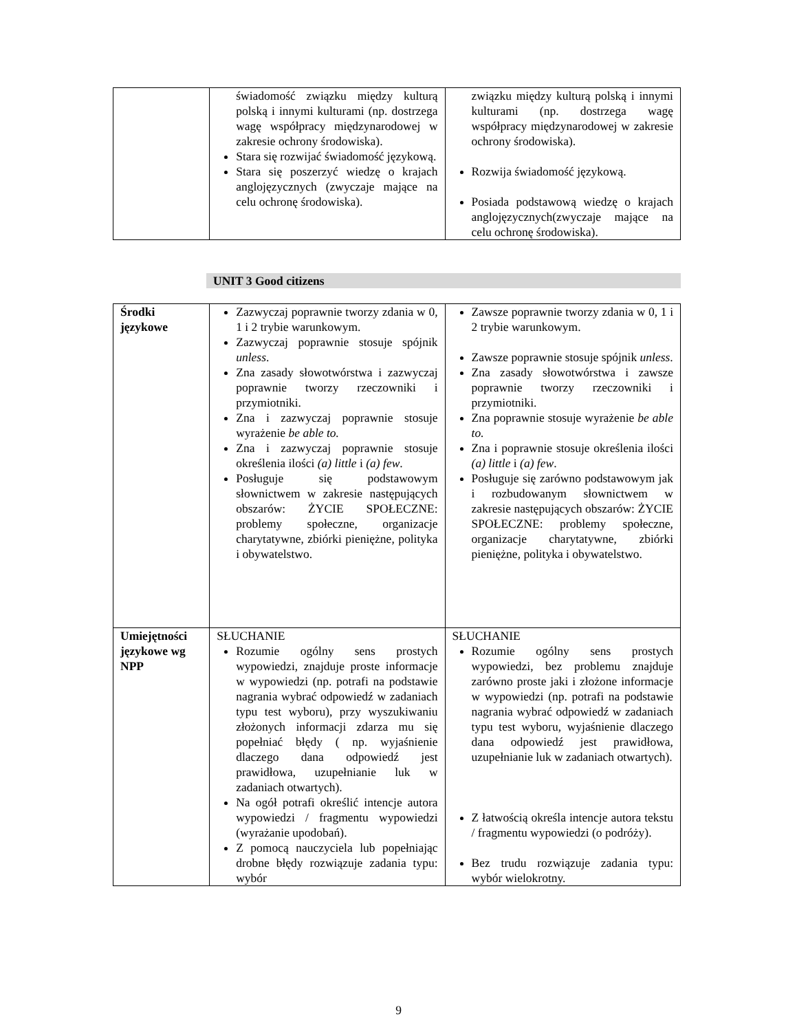| | świadomość związku między kulturą polską i innymi kulturami (np. dostrzega wagę współpracy międzynarodowej w zakresie ochrony środowiska). Stara się rozwijać świadomość językową. Stara się poszerzyć wiedzę o krajach anglojęzycznych (zwyczaje mające na celu ochronę środowiska). | związku między kulturą polską i innymi kulturami (np. dostrzega wagę współpracy międzynarodowej w zakresie ochrony środowiska). Rozwija świadomość językową. Posiada podstawową wiedzę o krajach anglojęzycznych(zwyczaje mające na celu ochronę środowiska). |
UNIT 3 Good citizens
| Środki językowe | Zazwyczaj poprawnie tworzy zdania w 0, 1 i 2 trybie warunkowym. Zazwyczaj poprawnie stosuje spójnik unless . Zna zasady słowotwórstwa i zazwyczaj poprawnie tworzy rzeczowniki i przymiotniki. Zna i zazwyczaj poprawnie stosuje wyrażenie be able to. Zna i zazwyczaj poprawnie stosuje określenia ilości (a) little i (a) few . Posługuje się podstawowym słownictwem w zakresie następujących obszarów: ŻYCIE SPOŁECZNE: problemy społeczne, organizacje charytatywne, zbiórki pieniężne, polityka i obywatelstwo. | Zawsze poprawnie tworzy zdania w 0, 1 i 2 trybie warunkowym. Zawsze poprawnie stosuje spójnik unless . Zna zasady słowotwórstwa i zawsze poprawnie tworzy rzeczowniki i przymiotniki. Zna poprawnie stosuje wyrażenie be able to. Zna i poprawnie stosuje określenia ilości (a) little i (a) few . Posługuje się zarówno podstawowym jak i rozbudowanym słownictwem w zakresie następujących obszarów: ŻYCIE SPOŁECZNE: problemy społeczne, organizacje charytatywne, zbiórki pieniężne, polityka i obywatelstwo. |
| Umiejętności językowe wg NPP | SŁUCHANIE Rozumie ogólny sens prostych wypowiedzi, znajduje proste informacje w wypowiedzi (np. potrafi na podstawie nagrania wybrać odpowiedź w zadaniach typu test wyboru), przy wyszukiwaniu złożonych informacji zdarza mu się popełniać błędy ( np. wyjaśnienie dlaczego dana odpowiedź jest prawidłowa, uzupełnianie luk w zadaniach otwartych). Na ogół potrafi określić intencje autora wypowiedzi / fragmentu wypowiedzi (wyrażanie upodobań). Z pomocą nauczyciela lub popełniając drobne błędy rozwiązuje zadania typu: wybór | SŁUCHANIE Rozumie ogólny sens prostych wypowiedzi, bez problemu znajduje zarówno proste jaki i złożone informacje w wypowiedzi (np. potrafi na podstawie nagrania wybrać odpowiedź w zadaniach typu test wyboru, wyjaśnienie dlaczego dana odpowiedź jest prawidłowa, uzupełnianie luk w zadaniach otwartych). Z łatwością określa intencje autora tekstu / fragmentu wypowiedzi (o podróży). Bez trudu rozwiązuje zadania typu: wybór wielokrotny. |
9